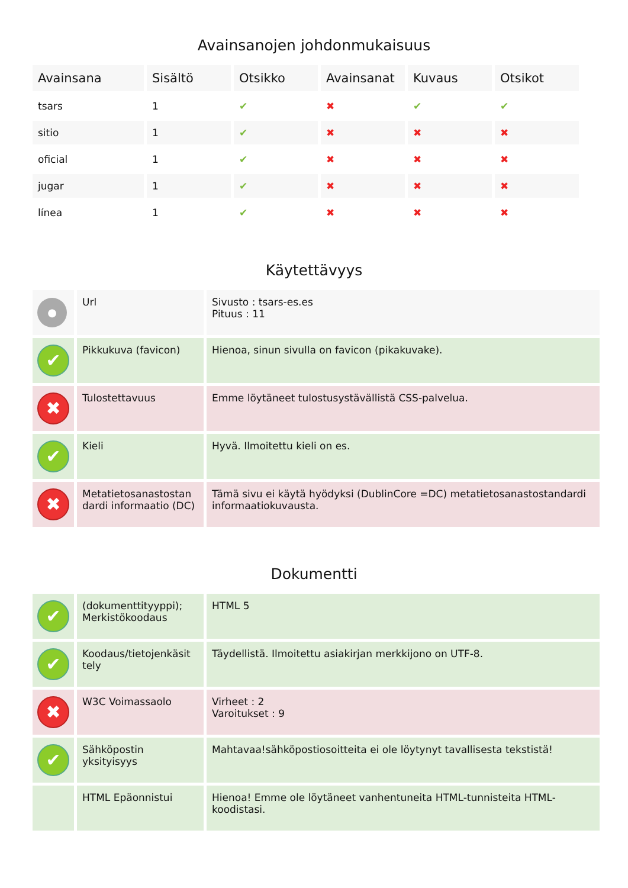Avainsanojen johdonmukaisuus
| Avainsana | Sisältö | Otsikko | Avainsanat | Kuvaus | Otsikot |
| --- | --- | --- | --- | --- | --- |
| tsars | 1 | ✔ | ✖ | ✔ | ✔ |
| sitio | 1 | ✔ | ✖ | ✖ | ✖ |
| oficial | 1 | ✔ | ✖ | ✖ | ✖ |
| jugar | 1 | ✔ | ✖ | ✖ | ✖ |
| línea | 1 | ✔ | ✖ | ✖ | ✖ |
Käytettävyys
| ● | Url | Sivusto : tsars-es.es Pituus : 11 |
| ✔ | Pikkukuva (favicon) | Hienoa, sinun sivulla on favicon (pikakuvake). |
| ✖ | Tulostettavuus | Emme löytäneet tulostusystävällistä CSS-palvelua. |
| ✔ | Kieli | Hyvä. Ilmoitettu kieli on es. |
| ✖ | Metatietosanastostan dardi informaatio (DC) | Tämä sivu ei käytä hyödyksi (DublinCore =DC) metatietosanastostandardi informaatiokuvausta. |
Dokumentti
| ✔ | (dokumenttityyppi); Merkistökoodaus | HTML 5 |
| ✔ | Koodaus/tietojenkäsit tely | Täydellistä. Ilmoitettu asiakirjan merkkijono on UTF-8. |
| ✖ | W3C Voimassaolo | Virheet : 2 Varoitukset : 9 |
| ✔ | Sähköpostin yksityisyys | Mahtavaa!sähköpostiosoitteita ei ole löytynyt tavallisesta tekstistä! |
| | HTML Epäonnistui | Hienoa! Emme ole löytäneet vanhentuneita HTML-tunnisteita HTML-koodistasi. |